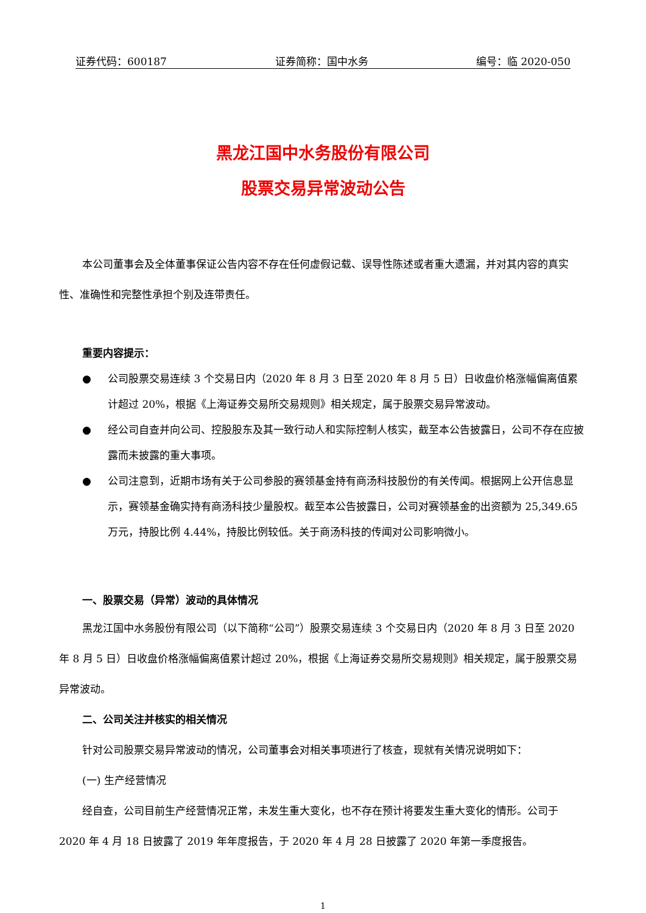证券代码：600187 证券简称：国中水务 编号：临 2020-050
黑龙江国中水务股份有限公司
股票交易异常波动公告
本公司董事会及全体董事保证公告内容不存在任何虚假记载、误导性陈述或者重大遗漏，并对其内容的真实性、准确性和完整性承担个别及连带责任。
重要内容提示：
● 公司股票交易连续 3 个交易日内（2020 年 8 月 3 日至 2020 年 8 月 5 日）日收盘价格涨幅偏离值累计超过 20%，根据《上海证券交易所交易规则》相关规定，属于股票交易异常波动。
● 经公司自查并向公司、控股股东及其一致行动人和实际控制人核实，截至本公告披露日，公司不存在应披露而未披露的重大事项。
● 公司注意到，近期市场有关于公司参股的赛领基金持有商汤科技股份的有关传闻。根据网上公开信息显示，赛领基金确实持有商汤科技少量股权。截至本公告披露日，公司对赛领基金的出资额为 25,349.65 万元，持股比例 4.44%，持股比例较低。关于商汤科技的传闻对公司影响微小。
一、股票交易（异常）波动的具体情况
黑龙江国中水务股份有限公司（以下简称“公司”）股票交易连续 3 个交易日内（2020 年 8 月 3 日至 2020 年 8 月 5 日）日收盘价格涨幅偏离值累计超过 20%，根据《上海证券交易所交易规则》相关规定，属于股票交易异常波动。
二、公司关注并核实的相关情况
针对公司股票交易异常波动的情况，公司董事会对相关事项进行了核查，现就有关情况说明如下：
(一) 生产经营情况
经自查，公司目前生产经营情况正常，未发生重大变化，也不存在预计将要发生重大变化的情形。公司于 2020 年 4 月 18 日披露了 2019 年年度报告，于 2020 年 4 月 28 日披露了 2020 年第一季度报告。
1